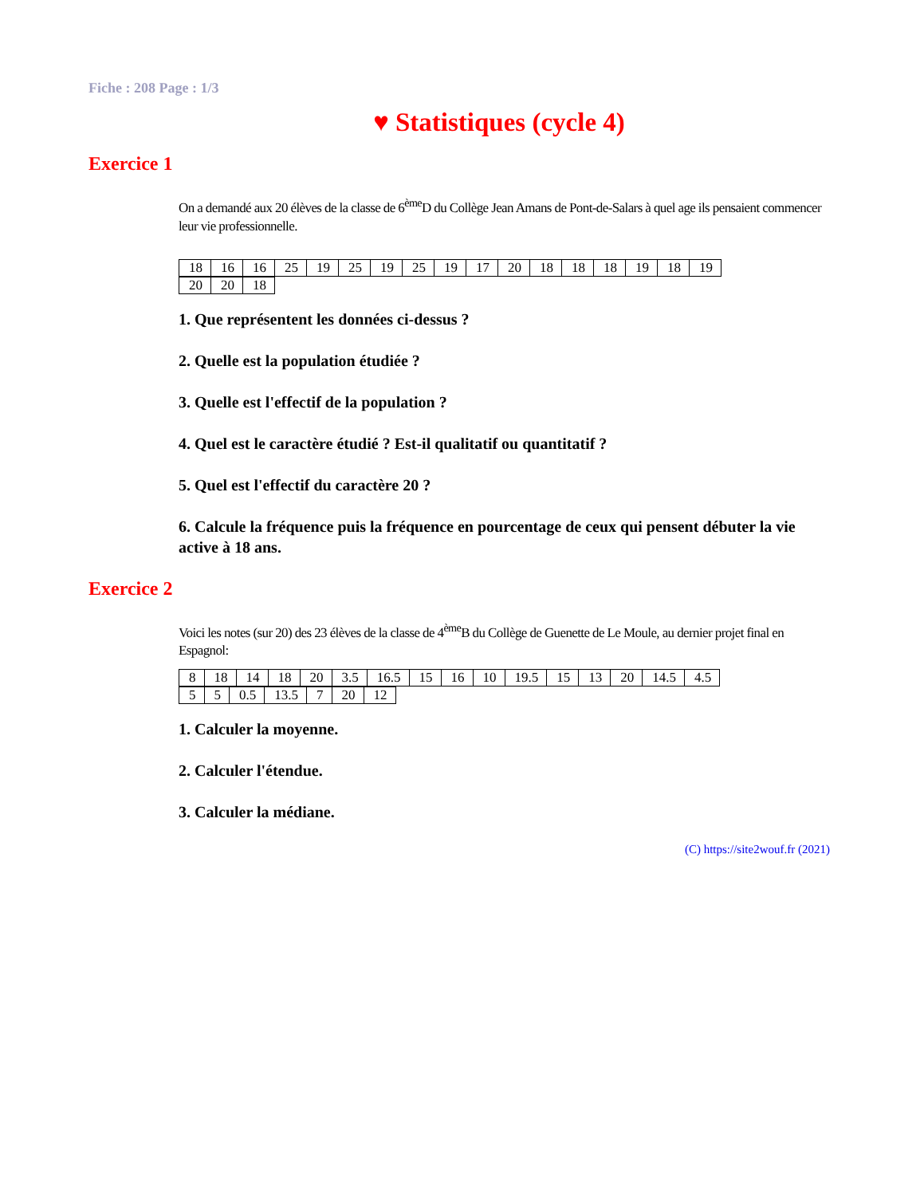Fiche : 208 Page : 1/3
♥ Statistiques (cycle 4)
Exercice 1
On a demandé aux 20 élèves de la classe de 6<sup>ème</sup>D du Collège Jean Amans de Pont-de-Salars à quel age ils pensaient commencer leur vie professionnelle.
| 18 | 16 | 16 | 25 | 19 | 25 | 19 | 25 | 19 | 17 | 20 | 18 | 18 | 18 | 19 | 18 | 19 |
| 20 | 20 | 18 |
1. Que représentent les données ci-dessus ?
2. Quelle est la population étudiée ?
3. Quelle est l'effectif de la population ?
4. Quel est le caractère étudié ? Est-il qualitatif ou quantitatif ?
5. Quel est l'effectif du caractère 20 ?
6. Calcule la fréquence puis la fréquence en pourcentage de ceux qui pensent débuter la vie active à 18 ans.
Exercice 2
Voici les notes (sur 20) des 23 élèves de la classe de 4<sup>ème</sup>B du Collège de Guenette de Le Moule, au dernier projet final en Espagnol:
| 8 | 18 | 14 | 18 | 20 | 3.5 | 16.5 | 15 | 16 | 10 | 19.5 | 15 | 13 | 20 | 14.5 | 4.5 |
| 5 | 5 | 0.5 | 13.5 | 7 | 20 | 12 |
1. Calculer la moyenne.
2. Calculer l'étendue.
3. Calculer la médiane.
(C) https://site2wouf.fr (2021)